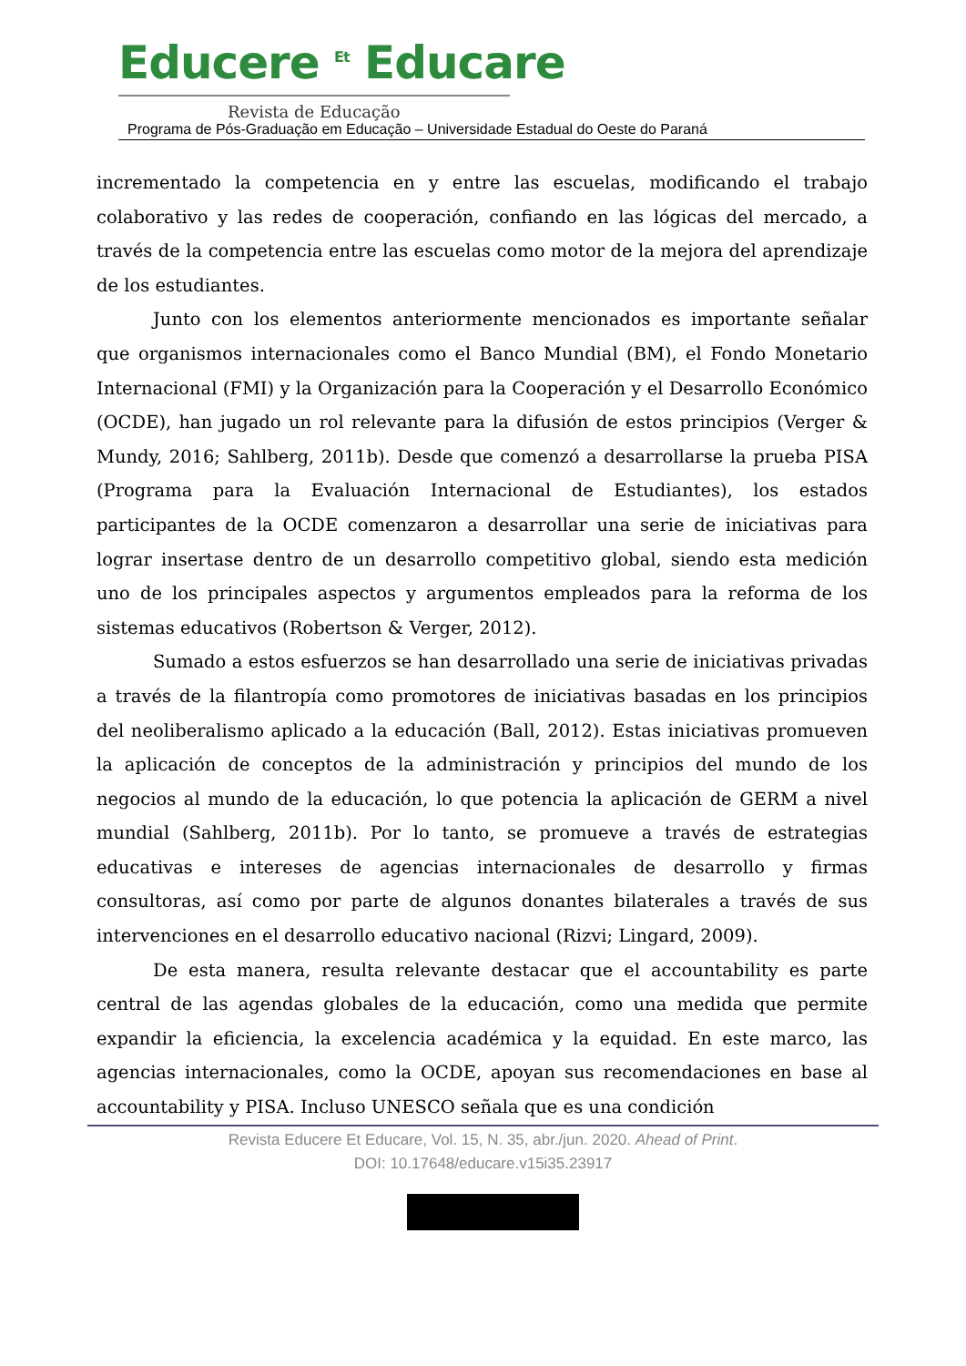Educere <sup>Et</sup> Educare
Revista de Educação
Programa de Pós-Graduação em Educação – Universidade Estadual do Oeste do Paraná
incrementado la competencia en y entre las escuelas, modificando el trabajo colaborativo y las redes de cooperación, confiando en las lógicas del mercado, a través de la competencia entre las escuelas como motor de la mejora del aprendizaje de los estudiantes.
Junto con los elementos anteriormente mencionados es importante señalar que organismos internacionales como el Banco Mundial (BM), el Fondo Monetario Internacional (FMI) y la Organización para la Cooperación y el Desarrollo Económico (OCDE), han jugado un rol relevante para la difusión de estos principios (Verger & Mundy, 2016; Sahlberg, 2011b). Desde que comenzó a desarrollarse la prueba PISA (Programa para la Evaluación Internacional de Estudiantes), los estados participantes de la OCDE comenzaron a desarrollar una serie de iniciativas para lograr insertase dentro de un desarrollo competitivo global, siendo esta medición uno de los principales aspectos y argumentos empleados para la reforma de los sistemas educativos (Robertson & Verger, 2012).
Sumado a estos esfuerzos se han desarrollado una serie de iniciativas privadas a través de la filantropía como promotores de iniciativas basadas en los principios del neoliberalismo aplicado a la educación (Ball, 2012). Estas iniciativas promueven la aplicación de conceptos de la administración y principios del mundo de los negocios al mundo de la educación, lo que potencia la aplicación de GERM a nivel mundial (Sahlberg, 2011b). Por lo tanto, se promueve a través de estrategias educativas e intereses de agencias internacionales de desarrollo y firmas consultoras, así como por parte de algunos donantes bilaterales a través de sus intervenciones en el desarrollo educativo nacional (Rizvi; Lingard, 2009).
De esta manera, resulta relevante destacar que el accountability es parte central de las agendas globales de la educación, como una medida que permite expandir la eficiencia, la excelencia académica y la equidad. En este marco, las agencias internacionales, como la OCDE, apoyan sus recomendaciones en base al accountability y PISA. Incluso UNESCO señala que es una condición
Revista Educere Et Educare, Vol. 15, N. 35, abr./jun. 2020. Ahead of Print.
DOI: 10.17648/educare.v15i35.23917